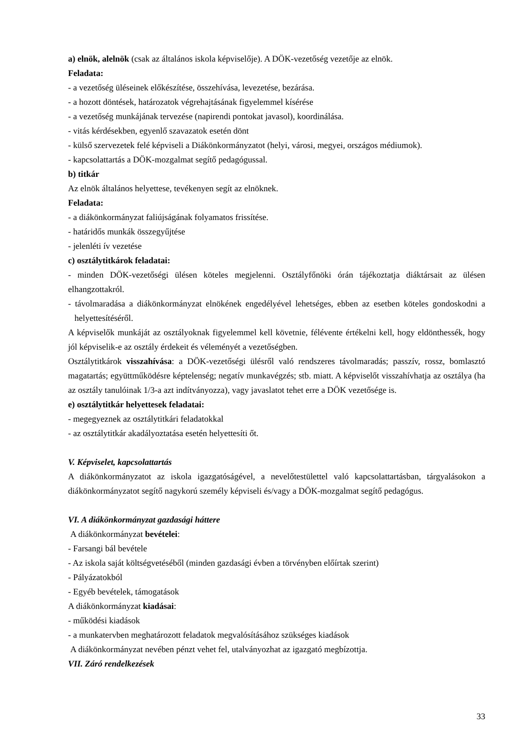a) elnök, alelnök (csak az általános iskola képviselője). A DÖK-vezetőség vezetője az elnök.
Feladata:
- a vezetőség üléseinek előkészítése, összehívása, levezetése, bezárása.
- a hozott döntések, határozatok végrehajtásának figyelemmel kísérése
- a vezetőség munkájának tervezése (napirendi pontokat javasol), koordinálása.
- vitás kérdésekben, egyenlő szavazatok esetén dönt
- külső szervezetek felé képviseli a Diákönkormányzatot (helyi, városi, megyei, országos médiumok).
- kapcsolattartás a DÖK-mozgalmat segítő pedagógussal.
b) titkár
Az elnök általános helyettese, tevékenyen segít az elnöknek.
Feladata:
- a diákönkormányzat faliújságának folyamatos frissítése.
- határidős munkák összegyűjtése
- jelenléti ív vezetése
c) osztálytitkárok feladatai:
- minden DÖK-vezetőségi ülésen köteles megjelenni. Osztályfőnöki órán tájékoztatja diáktársait az ülésen elhangzottakról.
- távolmaradása a diákönkormányzat elnökének engedélyével lehetséges, ebben az esetben köteles gondoskodni a helyettesítéséről.
A képviselők munkáját az osztályoknak figyelemmel kell követnie, félévente értékelni kell, hogy eldönthessék, hogy jól képviselik-e az osztály érdekeit és véleményét a vezetőségben.
Osztálytitkárok visszahívása: a DÖK-vezetőségi ülésről való rendszeres távolmaradás; passzív, rossz, bomlasztó magatartás; együttműködésre képtelenség; negatív munkavégzés; stb. miatt. A képviselőt visszahívhatja az osztálya (ha az osztály tanulóinak 1/3-a azt indítványozza), vagy javaslatot tehet erre a DÖK vezetősége is.
e) osztálytitkár helyettesek feladatai:
- megegyeznek az osztálytitkári feladatokkal
- az osztálytitkár akadályoztatása esetén helyettesíti őt.
V. Képviselet, kapcsolattartás
A diákönkormányzatot az iskola igazgatóságével, a nevelőtestülettel való kapcsolattartásban, tárgyalásokon a diákönkormányzatot segítő nagykorú személy képviseli és/vagy a DÖK-mozgalmat segítő pedagógus.
VI. A diákönkormányzat gazdasági háttere
A diákönkormányzat bevételei:
- Farsangi bál bevétele
- Az iskola saját költségvetéséből (minden gazdasági évben a törvényben előírtak szerint)
- Pályázatokból
- Egyéb bevételek, támogatások
A diákönkormányzat kiadásai:
- működési kiadások
- a munkatervben meghatározott feladatok megvalósításához szükséges kiadások
A diákönkormányzat nevében pénzt vehet fel, utalványozhat az igazgató megbízottja.
VII. Záró rendelkezések
33